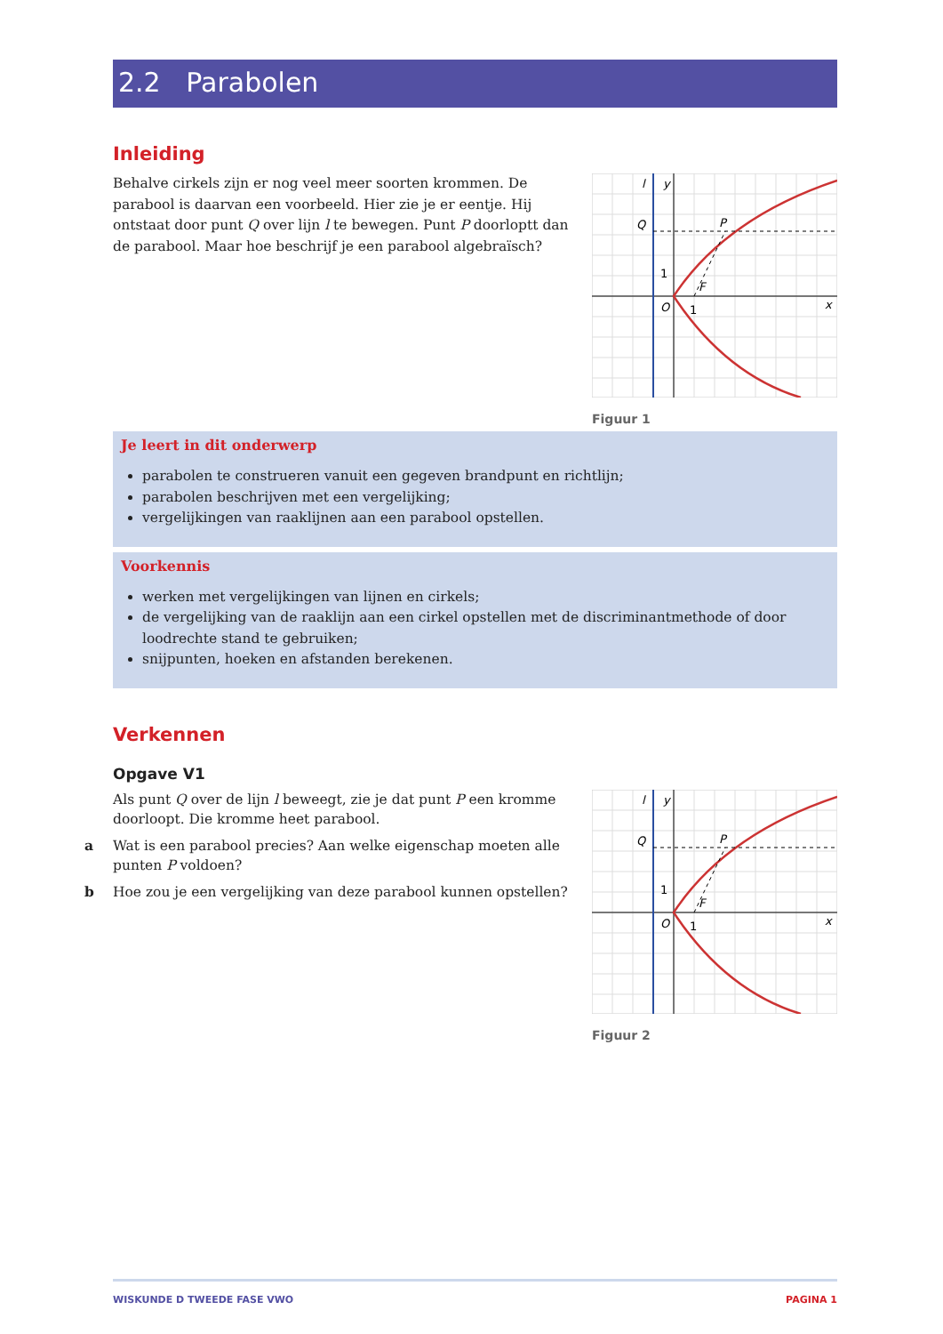2.2 Parabolen
Inleiding
Behalve cirkels zijn er nog veel meer soorten krommen. De parabool is daarvan een voorbeeld. Hier zie je er eentje. Hij ontstaat door punt Q over lijn l te bewegen. Punt P doorloptt dan de parabool. Maar hoe beschrijf je een parabool algebraïsch?
l
y
Q
P
F
1
O
1
x
Figuur 1
Je leert in dit onderwerp
parabolen te construeren vanuit een gegeven brandpunt en richtlijn;
parabolen beschrijven met een vergelijking;
vergelijkingen van raaklijnen aan een parabool opstellen.
Voorkennis
werken met vergelijkingen van lijnen en cirkels;
de vergelijking van de raaklijn aan een cirkel opstellen met de discriminantmethode of door loodrechte stand te gebruiken;
snijpunten, hoeken en afstanden berekenen.
Verkennen
Opgave V1
Als punt Q over de lijn l beweegt, zie je dat punt P een kromme doorloopt. Die kromme heet parabool.
a Wat is een parabool precies? Aan welke eigenschap moeten alle punten P voldoen?
b Hoe zou je een vergelijking van deze parabool kunnen opstellen?
l
y
Q
P
F
1
O
1
x
Figuur 2
WISKUNDE D TWEEDE FASE VWO PAGINA 1